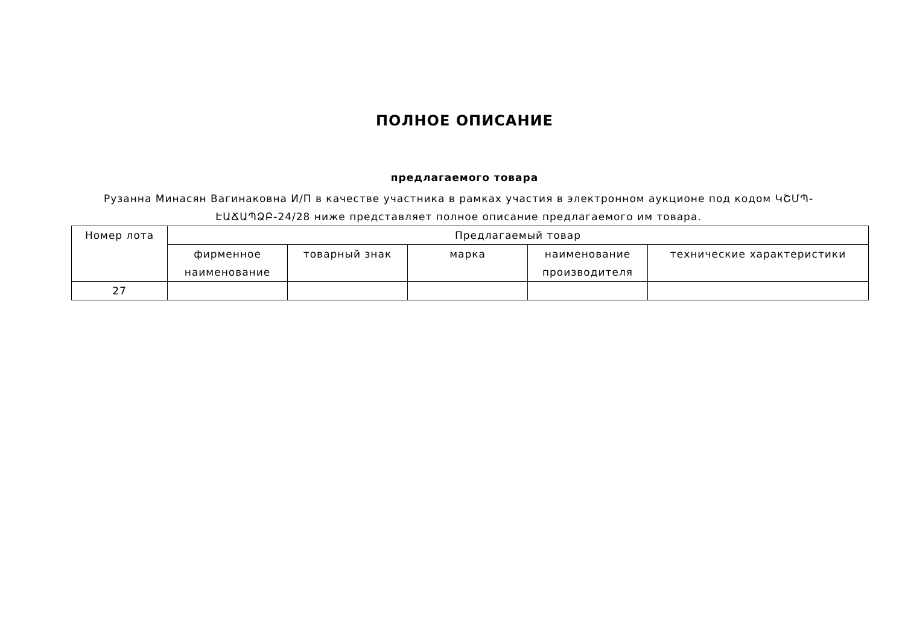ПОЛНОЕ ОПИСАНИЕ
предлагаемого товара
Рузанна Минасян Вагинаковна И/П в качестве участника в рамках участия в электронном аукционе под кодом ԿՇՄՊ-ԷԱՃԱՊՁԲ-24/28 ниже представляет полное описание предлагаемого им товара.
| Номер лота | Предлагаемый товар | | | | |
| --- | --- | --- | --- | --- | --- |
| | фирменное наименование | товарный знак | марка | наименование производителя | технические характеристики |
| 27 | | | | | |